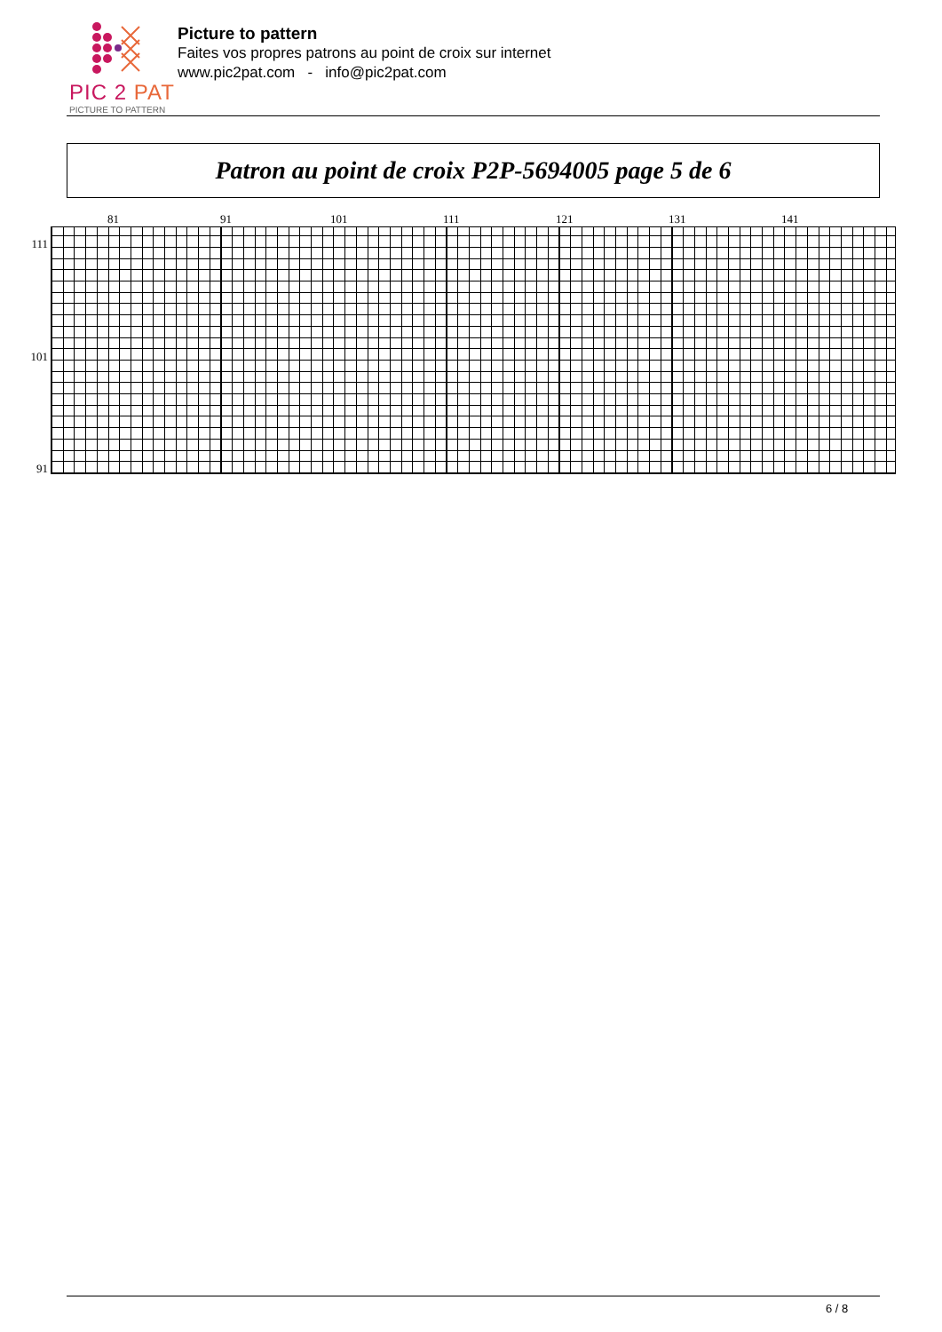PIC 2 PAT
PICTURE TO PATTERN
Picture to pattern
Faites vos propres patrons au point de croix sur internet
www.pic2pat.com - info@pic2pat.com
Patron au point de croix P2P-5694005 page 5 de 6
81 91 101 111 121 131 141
111
101
91
6 / 8